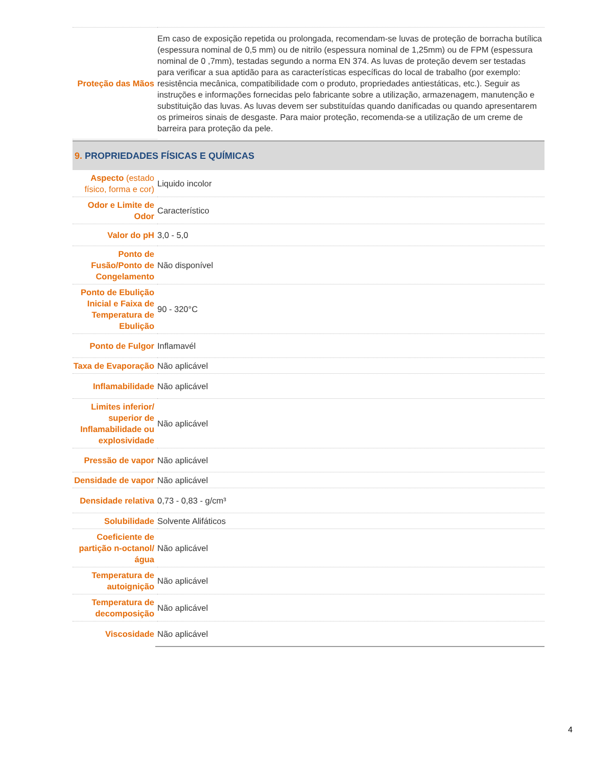| Proteção das Mãos | Em caso de exposição repetida ou prolongada, recomendam-se luvas de proteção de borracha butílica (espessura nominal de 0,5 mm) ou de nitrilo (espessura nominal de 1,25mm) ou de FPM (espessura nominal de 0 ,7mm), testadas segundo a norma EN 374. As luvas de proteção devem ser testadas para verificar a sua aptidão para as características específicas do local de trabalho (por exemplo: resistência mecânica, compatibilidade com o produto, propriedades antiestáticas, etc.). Seguir as instruções e informações fornecidas pelo fabricante sobre a utilização, armazenagem, manutenção e substituição das luvas. As luvas devem ser substituídas quando danificadas ou quando apresentarem os primeiros sinais de desgaste. Para maior proteção, recomenda-se a utilização de um creme de barreira para proteção da pele. |
9. PROPRIEDADES FÍSICAS E QUÍMICAS
| Aspecto (estado físico, forma e cor) | Liquido incolor |
| Odor e Limite de Odor | Característico |
| Valor do pH | 3,0 - 5,0 |
| Ponto de Fusão/Ponto de Congelamento | Não disponível |
| Ponto de Ebulição Inicial e Faixa de Temperatura de Ebulição | 90 - 320°C |
| Ponto de Fulgor | Inflamavél |
| Taxa de Evaporação | Não aplicável |
| Inflamabilidade | Não aplicável |
| Limites inferior/ superior de Inflamabilidade ou explosividade | Não aplicável |
| Pressão de vapor | Não aplicável |
| Densidade de vapor | Não aplicável |
| Densidade relativa | 0,73 - 0,83 - g/cm³ |
| Solubilidade | Solvente Alifáticos |
| Coeficiente de partição n-octanol/água | Não aplicável |
| Temperatura de autoignição | Não aplicável |
| Temperatura de decomposição | Não aplicável |
| Viscosidade | Não aplicável |
4